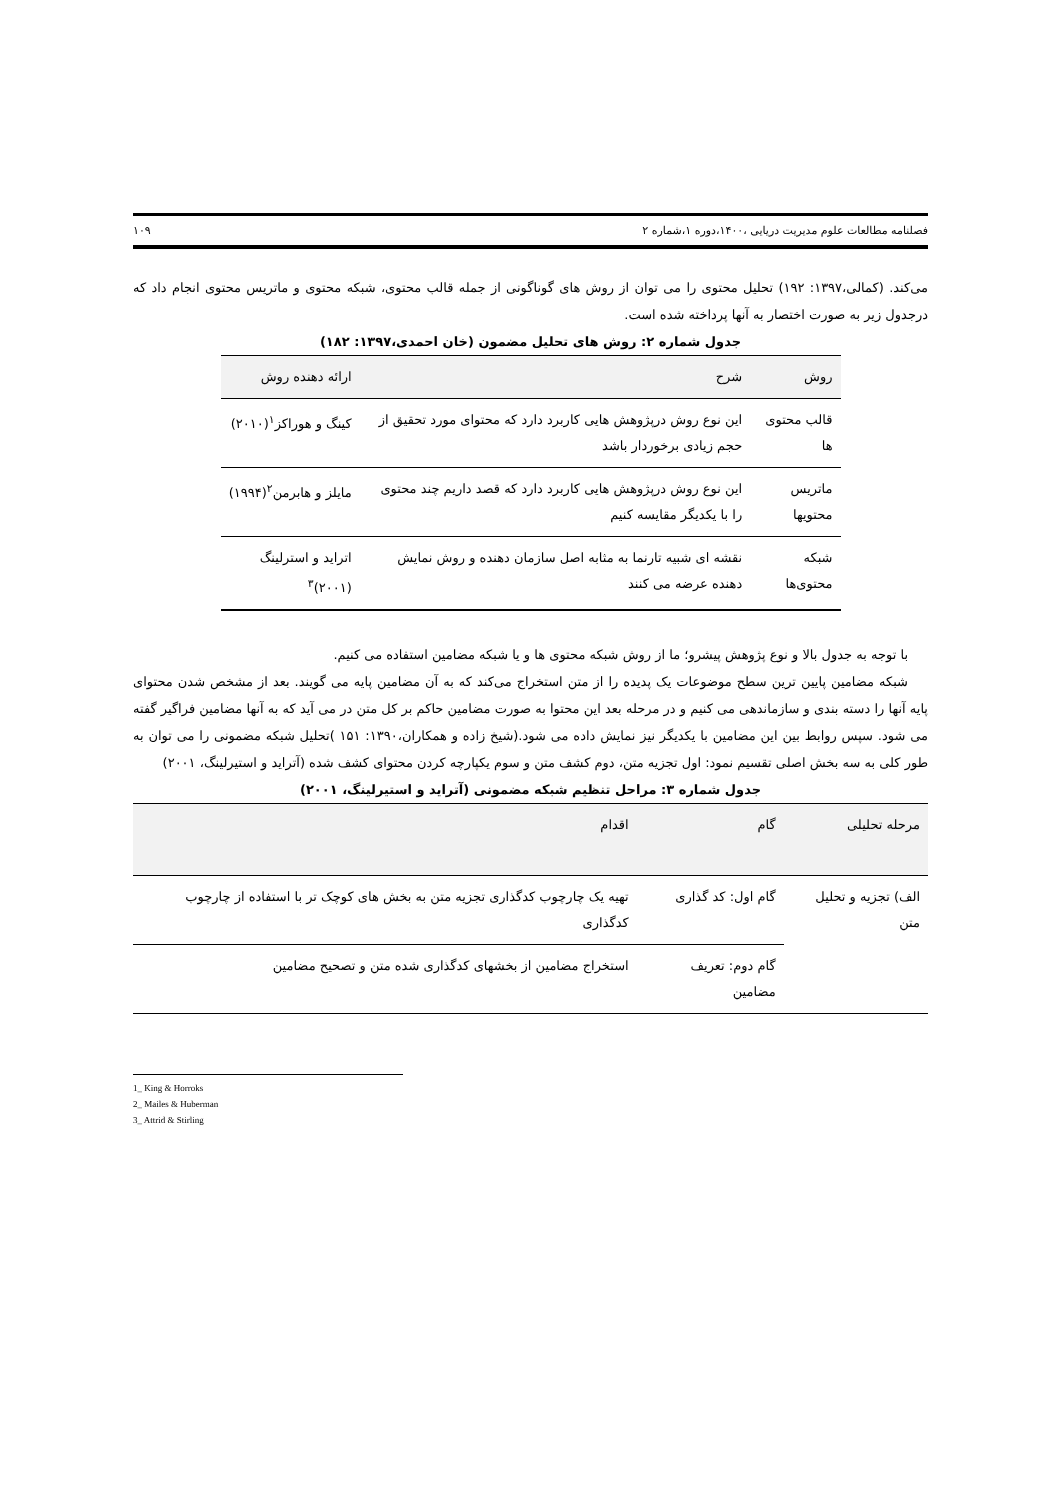فصلنامه مطالعات علوم مدیریت دریایی ،۱۴۰۰،دوره ۱،شماره ۲ ۱۰۹
می‌کند. (کمالی،۱۳۹۷: ۱۹۲) تحلیل محتوی را می توان از روش های گوناگونی از جمله قالب محتوی، شبکه محتوی و ماتریس محتوی انجام داد که درجدول زیر به صورت اختصار به آنها پرداخته شده است.
جدول شماره ۲: روش های تحلیل مضمون (خان احمدی،۱۳۹۷: ۱۸۲)
| روش | شرح | ارائه دهنده روش |
| --- | --- | --- |
| قالب محتوی ها | این نوع روش درپژوهش هایی کاربرد دارد که محتوای مورد تحقیق از حجم زیادی برخوردار باشد | کینگ و هوراکز<sup>۱</sup>(۲۰۱۰) |
| ماتریس محتویها | این نوع روش درپژوهش هایی کاربرد دارد که قصد داریم چند محتوی را با یکدیگر مقایسه کنیم | مایلز و هابرمن<sup>۲</sup>(۱۹۹۴) |
| شبکه محتوی‌ها | نقشه ای شبیه تارنما به مثابه اصل سازمان دهنده و روش نمایش دهنده عرضه می کنند | اترايد و استرلینگ (۲۰۰۱)<sup>۳</sup> |
با توجه به جدول بالا و نوع پژوهش پیشرو؛ ما از روش شبکه محتوی ها و یا شبکه مضامین استفاده می کنیم.
شبکه مضامین پایین ترین سطح موضوعات یک پدیده را از متن استخراج می‌کند که به آن مضامین پایه می گویند. بعد از مشخص شدن محتوای پایه آنها را دسته بندی و سازماندهی می کنیم و در مرحله بعد این محتوا به صورت مضامین حاکم بر کل متن در می آید که به آنها مضامین فراگیر گفته می شود. سپس روابط بین این مضامین با یکدیگر نیز نمایش داده می شود.(شیخ زاده و همکاران،۱۳۹۰: ۱۵۱ )تحلیل شبکه مضمونی را می توان به طور کلی به سه بخش اصلی تقسیم نمود: اول تجزیه متن، دوم کشف متن و سوم یکپارچه کردن محتوای کشف شده (آترايد و استیرلینگ، ۲۰۰۱)
جدول شماره ۳: مراحل تنظیم شبکه مضمونی (آترايد و استیرلینگ، ۲۰۰۱)
| مرحله تحلیلی | گام | اقدام |
| --- | --- | --- |
| الف) تجزیه و تحلیل متن | گام اول: کد گذاری | تهیه یک چارچوب کدگذاری تجزیه متن به بخش های کوچک تر با استفاده از چارچوب کدگذاری |
| | گام دوم: تعریف مضامین | استخراج مضامین از بخشهای کدگذاری شده متن و تصحیح مضامین |
1_ King & Horroks
2_ Mailes & Huberman
3_ Attrid & Stirling